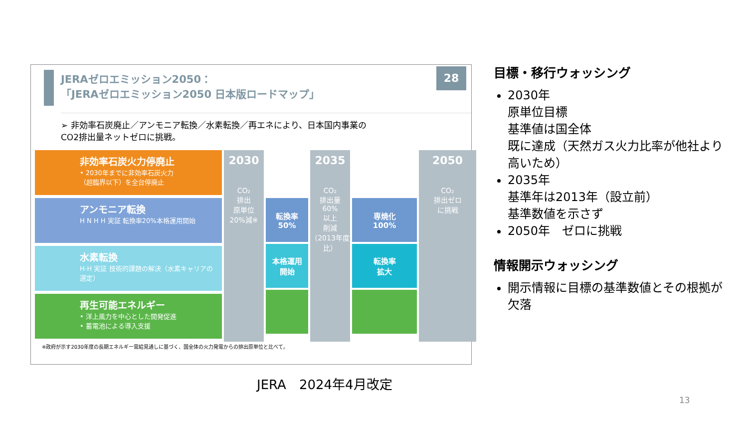28
JERAゼロエミッション2050：
「JERAゼロエミッション2050 日本版ロードマップ」
➢ 非効率石炭廃止／アンモニア転換／水素転換／再エネにより、日本国内事業の
CO2排出量ネットゼロに挑戦。
非効率石炭火力停廃止
• 2030年までに非効率石炭火力
（超臨界以下）を全台停廃止
アンモニア転換
H N H H 実証 転換率20%本格運用開始
水素転換
H-H 実証 技術的課題の解決（水素キャリアの選定）
再生可能エネルギー
• 洋上風力を中心とした開発促進
• 蓄電池による導入支援
2030
CO₂
排出
原単位
20%減※
転換率
50%
本格運用
開始
2035
CO₂
排出量
60%
以上
削減
（2013年度比）
専焼化
100%
転換率
拡大
2050
CO₂
排出ゼロ
に挑戦
※政府が示す2030年度の長期エネルギー需給見通しに基づく、国全体の火力発電からの排出原単位と比べて。
目標・移行ウォッシング
2030年
原単位目標
基準値は国全体
既に達成（天然ガス火力比率が他社より高いため）
2035年
基準年は2013年（設立前）
基準数値を示さず
2050年　ゼロに挑戦
情報開示ウォッシング
開示情報に目標の基準数値とその根拠が欠落
JERA　2024年4月改定
13